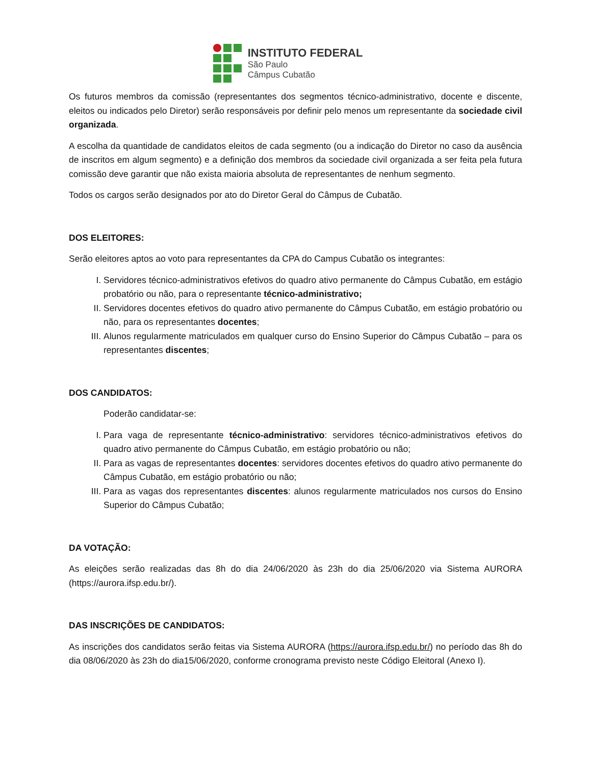INSTITUTO FEDERAL
São Paulo
Câmpus Cubatão
Os futuros membros da comissão (representantes dos segmentos técnico-administrativo, docente e discente, eleitos ou indicados pelo Diretor) serão responsáveis por definir pelo menos um representante da sociedade civil organizada.
A escolha da quantidade de candidatos eleitos de cada segmento (ou a indicação do Diretor no caso da ausência de inscritos em algum segmento) e a definição dos membros da sociedade civil organizada a ser feita pela futura comissão deve garantir que não exista maioria absoluta de representantes de nenhum segmento.
Todos os cargos serão designados por ato do Diretor Geral do Câmpus de Cubatão.
DOS ELEITORES:
Serão eleitores aptos ao voto para representantes da CPA do Campus Cubatão os integrantes:
I. Servidores técnico-administrativos efetivos do quadro ativo permanente do Câmpus Cubatão, em estágio probatório ou não, para o representante técnico-administrativo;
II. Servidores docentes efetivos do quadro ativo permanente do Câmpus Cubatão, em estágio probatório ou não, para os representantes docentes;
III. Alunos regularmente matriculados em qualquer curso do Ensino Superior do Câmpus Cubatão – para os representantes discentes;
DOS CANDIDATOS:
Poderão candidatar-se:
I. Para vaga de representante técnico-administrativo: servidores técnico-administrativos efetivos do quadro ativo permanente do Câmpus Cubatão, em estágio probatório ou não;
II. Para as vagas de representantes docentes: servidores docentes efetivos do quadro ativo permanente do Câmpus Cubatão, em estágio probatório ou não;
III. Para as vagas dos representantes discentes: alunos regularmente matriculados nos cursos do Ensino Superior do Câmpus Cubatão;
DA VOTAÇÃO:
As eleições serão realizadas das 8h do dia 24/06/2020 às 23h do dia 25/06/2020 via Sistema AURORA (https://aurora.ifsp.edu.br/).
DAS INSCRIÇÕES DE CANDIDATOS:
As inscrições dos candidatos serão feitas via Sistema AURORA (https://aurora.ifsp.edu.br/) no período das 8h do dia 08/06/2020 às 23h do dia15/06/2020, conforme cronograma previsto neste Código Eleitoral (Anexo I).